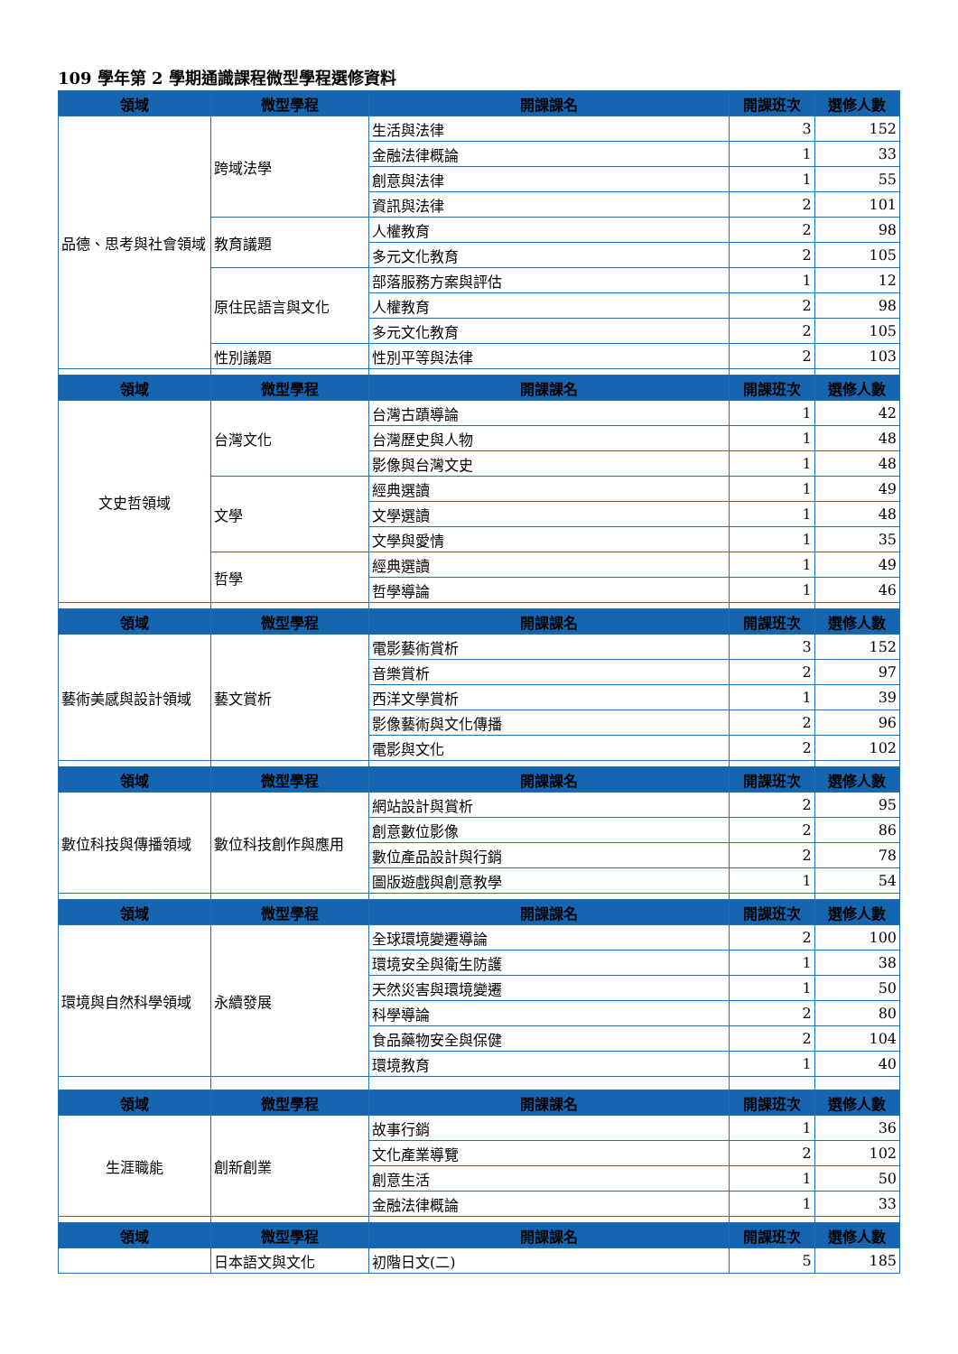109 學年第 2 學期通識課程微型學程選修資料
| 領域 | 微型學程 | 開課課名 | 開課班次 | 選修人數 |
| --- | --- | --- | --- | --- |
| 品德、思考與社會領域 | 跨域法學 | 生活與法律 | 3 | 152 |
| | | 金融法律概論 | 1 | 33 |
| | | 創意與法律 | 1 | 55 |
| | | 資訊與法律 | 2 | 101 |
| | 教育議題 | 人權教育 | 2 | 98 |
| | | 多元文化教育 | 2 | 105 |
| | 原住民語言與文化 | 部落服務方案與評估 | 1 | 12 |
| | | 人權教育 | 2 | 98 |
| | | 多元文化教育 | 2 | 105 |
| | 性別議題 | 性別平等與法律 | 2 | 103 |
| 領域 | 微型學程 | 開課課名 | 開課班次 | 選修人數 |
| 文史哲領域 | 台灣文化 | 台灣古蹟導論 | 1 | 42 |
| | | 台灣歷史與人物 | 1 | 48 |
| | | 影像與台灣文史 | 1 | 48 |
| | 文學 | 經典選讀 | 1 | 49 |
| | | 文學選讀 | 1 | 48 |
| | | 文學與愛情 | 1 | 35 |
| | 哲學 | 經典選讀 | 1 | 49 |
| | | 哲學導論 | 1 | 46 |
| 領域 | 微型學程 | 開課課名 | 開課班次 | 選修人數 |
| 藝術美感與設計領域 | 藝文賞析 | 電影藝術賞析 | 3 | 152 |
| | | 音樂賞析 | 2 | 97 |
| | | 西洋文學賞析 | 1 | 39 |
| | | 影像藝術與文化傳播 | 2 | 96 |
| | | 電影與文化 | 2 | 102 |
| 領域 | 微型學程 | 開課課名 | 開課班次 | 選修人數 |
| 數位科技與傳播領域 | 數位科技創作與應用 | 網站設計與賞析 | 2 | 95 |
| | | 創意數位影像 | 2 | 86 |
| | | 數位產品設計與行銷 | 2 | 78 |
| | | 圖版遊戲與創意教學 | 1 | 54 |
| 領域 | 微型學程 | 開課課名 | 開課班次 | 選修人數 |
| 環境與自然科學領域 | 永續發展 | 全球環境變遷導論 | 2 | 100 |
| | | 環境安全與衛生防護 | 1 | 38 |
| | | 天然災害與環境變遷 | 1 | 50 |
| | | 科學導論 | 2 | 80 |
| | | 食品藥物安全與保健 | 2 | 104 |
| | | 環境教育 | 1 | 40 |
| 領域 | 微型學程 | 開課課名 | 開課班次 | 選修人數 |
| 生涯職能 | 創新創業 | 故事行銷 | 1 | 36 |
| | | 文化產業導覽 | 2 | 102 |
| | | 創意生活 | 1 | 50 |
| | | 金融法律概論 | 1 | 33 |
| 領域 | 微型學程 | 開課課名 | 開課班次 | 選修人數 |
| | 日本語文與文化 | 初階日文(二) | 5 | 185 |